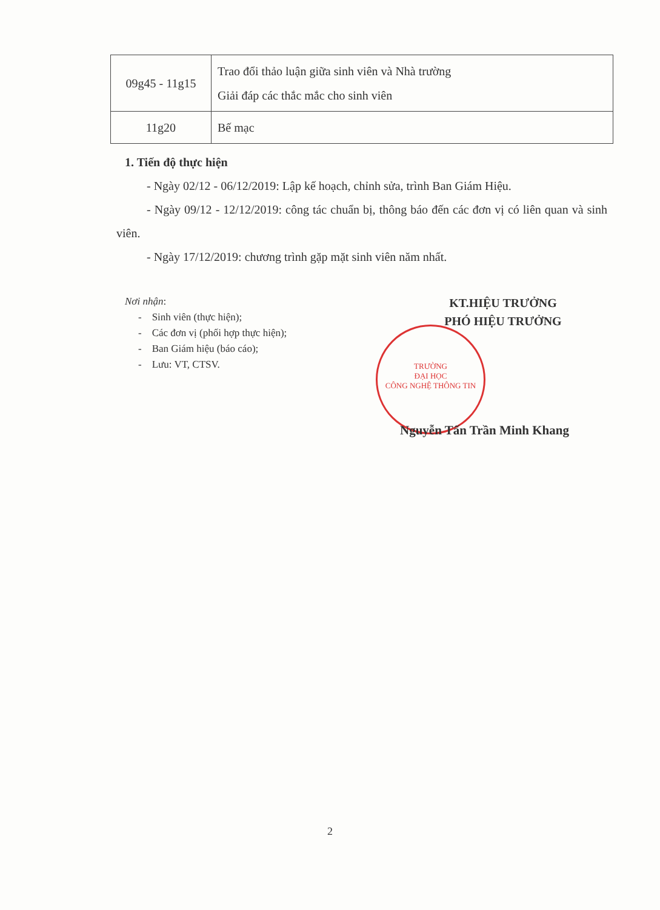| 09g45 - 11g15 | Trao đổi thảo luận giữa sinh viên và Nhà trường Giải đáp các thắc mắc cho sinh viên |
| 11g20 | Bế mạc |
1. Tiến độ thực hiện
- Ngày 02/12 - 06/12/2019: Lập kế hoạch, chỉnh sửa, trình Ban Giám Hiệu.
- Ngày 09/12 - 12/12/2019: công tác chuẩn bị, thông báo đến các đơn vị có liên quan và sinh viên.
- Ngày 17/12/2019: chương trình gặp mặt sinh viên năm nhất.
Nơi nhận:
- Sinh viên (thực hiện);
- Các đơn vị (phối hợp thực hiện);
- Ban Giám hiệu (báo cáo);
- Lưu: VT, CTSV.
KT.HIỆU TRƯỞNG
PHÓ HIỆU TRƯỞNG
TRƯỜNG
ĐẠI HỌC
CÔNG NGHỆ THÔNG TIN
Nguyễn Tấn Trần Minh Khang
2